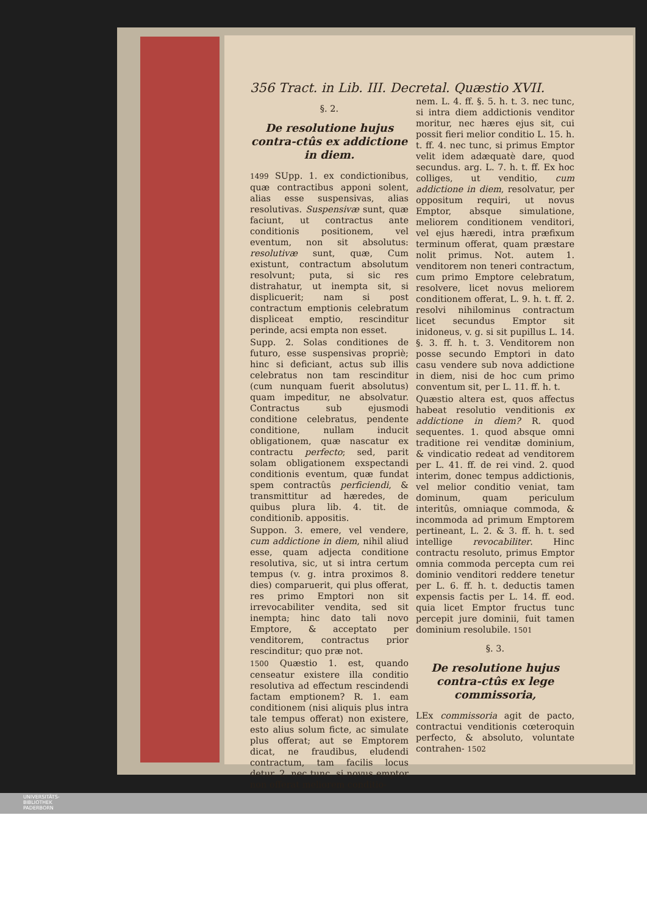356 Tract. in Lib. III. Decretal. Quæstio XVII.
§. 2.
De resolutione hujus contra-ctûs ex addictione in diem.
1499 SUpp. 1. ex condictionibus, quæ contractibus apponi solent, alias esse suspensivas, alias resolutivas. Suspensivæ sunt, quæ faciunt, ut contractus ante conditionis positionem, vel eventum, non sit absolutus: resolutivæ sunt, quæ, Cum existunt, contractum absolutum resolvunt; puta, si sic res distrahatur, ut inempta sit, si displicuerit; nam si post contractum emptionis celebratum displiceat emptio, rescinditur perinde, acsi empta non esset.
Supp. 2. Solas conditiones de futuro, esse suspensivas propriè; hinc si deficiant, actus sub illis celebratus non tam rescinditur (cum nunquam fuerit absolutus) quam impeditur, ne absolvatur. Contractus sub ejusmodi conditione celebratus, pendente conditione, nullam inducit obligationem, quæ nascatur ex contractu perfecto; sed, parit solam obligationem exspectandi conditionis eventum, quæ fundat spem contractûs perficiendi, & transmittitur ad hæredes, de quibus plura lib. 4. tit. de conditionib. appositis.
Suppon. 3. emere, vel vendere, cum addictione in diem, nihil aliud esse, quam adjecta conditione resolutiva, sic, ut si intra certum tempus (v. g. intra proximos 8. dies) comparuerit, qui plus offerat, res primo Emptori non sit irrevocabiliter vendita, sed sit inempta; hinc dato tali novo Emptore, & acceptato per venditorem, contractus prior rescinditur; quo præ not.
1500 Quæstio 1. est, quando censeatur existere illa conditio resolutiva ad effectum rescindendi factam emptionem? R. 1. eam conditionem (nisi aliquis plus intra tale tempus offerat) non existere, esto alius solum ficte, ac simulate plus offerat; aut se Emptorem dicat, ne fraudibus, eludendi contractum, tam facilis locus detur. 2. nec tunc, si novus emptor non offerat meliorem conditio-
nem. L. 4. ff. §. 5. h. t. 3. nec tunc, si intra diem addictionis venditor moritur, nec hæres ejus sit, cui possit fieri melior conditio L. 15. h. t. ff. 4. nec tunc, si primus Emptor velit idem adæquatè dare, quod secundus. arg. L. 7. h. t. ff. Ex hoc colliges, ut venditio, cum addictione in diem, resolvatur, per oppositum requiri, ut novus Emptor, absque simulatione, meliorem conditionem venditori, vel ejus hæredi, intra præfixum terminum offerat, quam præstare nolit primus. Not. autem 1. venditorem non teneri contractum, cum primo Emptore celebratum, resolvere, licet novus meliorem conditionem offerat, L. 9. h. t. ff. 2. resolvi nihilominus contractum licet secundus Emptor sit inidoneus, v. g. si sit pupillus L. 14. §. 3. ff. h. t. 3. Venditorem non posse secundo Emptori in dato casu vendere sub nova addictione in diem, nisi de hoc cum primo conventum sit, per L. 11. ff. h. t.
Quæstio altera est, quos affectus habeat resolutio venditionis ex addictione in diem? R. quod sequentes. 1. quod absque omni traditione rei venditæ dominium, & vindicatio redeat ad venditorem per L. 41. ff. de rei vind. 2. quod interim, donec tempus addictionis, vel melior conditio veniat, tam dominum, quam periculum interitûs, omniaque commoda, & incommoda ad primum Emptorem pertineant, L. 2. & 3. ff. h. t. sed intellige revocabiliter. Hinc contractu resoluto, primus Emptor omnia commoda percepta cum rei dominio venditori reddere tenetur per L. 6. ff. h. t. deductis tamen expensis factis per L. 14. ff. eod. quia licet Emptor fructus tunc percepit jure dominii, fuit tamen dominium resolubile. 1501
§. 3.
De resolutione hujus contra-ctûs ex lege commissoria,
LEx commissoria agit de pacto, contractui venditionis cœteroquin perfecto, & absoluto, voluntate contrahen- 1502
UNIVERSITÄTS-
BIBLIOTHEK
PADERBORN